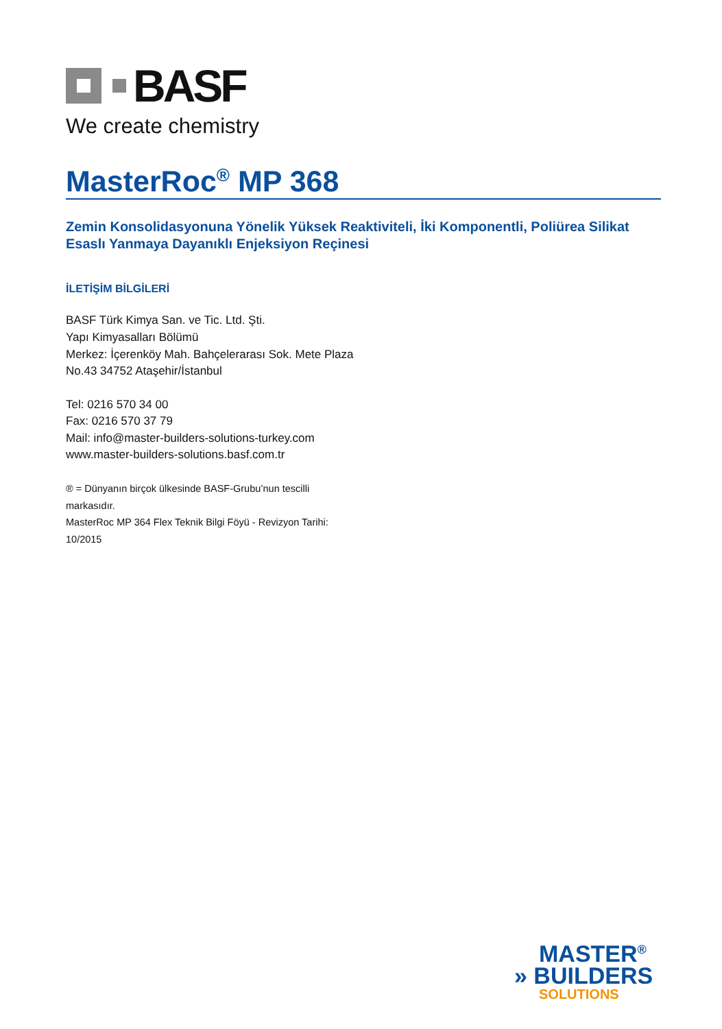BASF
We create chemistry
MasterRoc<sup>®</sup> MP 368
Zemin Konsolidasyonuna Yönelik Yüksek Reaktiviteli, İki Komponentli, Poliürea Silikat Esaslı Yanmaya Dayanıklı Enjeksiyon Reçinesi
İLETİŞİM BİLGİLERİ
BASF Türk Kimya San. ve Tic. Ltd. Şti.
Yapı Kimyasalları Bölümü
Merkez: İçerenköy Mah. Bahçelerarası Sok. Mete Plaza No.43 34752 Ataşehir/İstanbul
Tel: 0216 570 34 00
Fax: 0216 570 37 79
Mail: info@master-builders-solutions-turkey.com
www.master-builders-solutions.basf.com.tr
® = Dünyanın birçok ülkesinde BASF-Grubu’nun tescilli markasıdır.
MasterRoc MP 364 Flex Teknik Bilgi Föyü - Revizyon Tarihi: 10/2015
MASTER<sup>®</sup>
» BUILDERS
SOLUTIONS